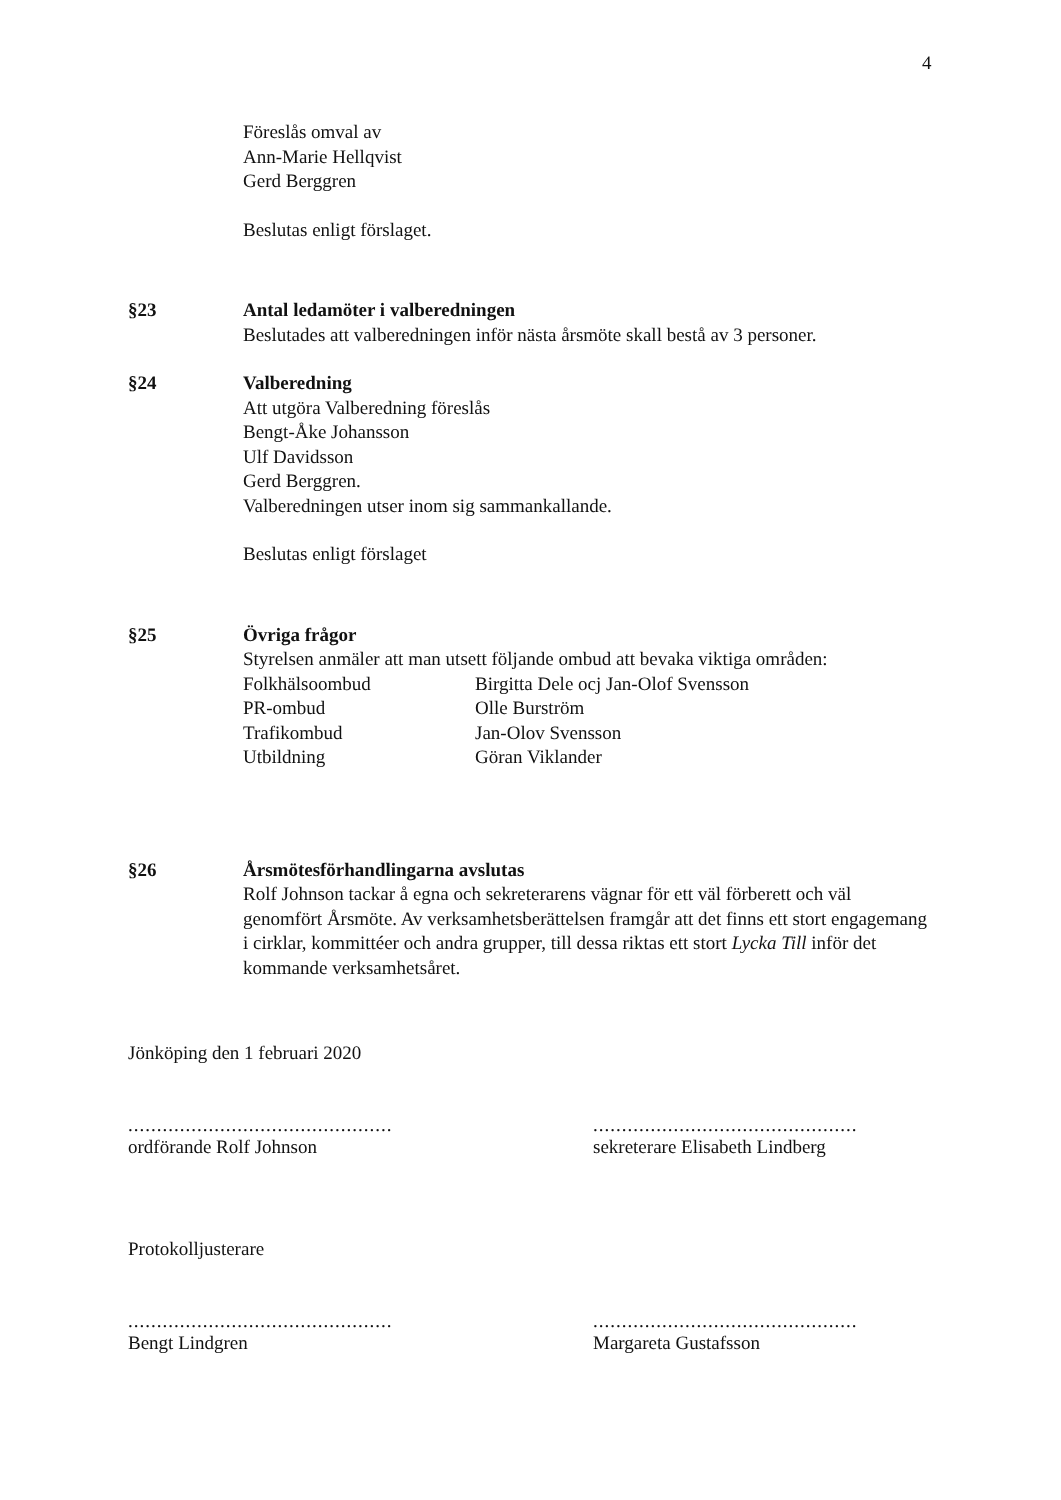4
Föreslås omval av
Ann-Marie Hellqvist
Gerd Berggren
Beslutas enligt förslaget.
§23 Antal ledamöter i valberedningen
Beslutades att valberedningen inför nästa årsmöte skall bestå av 3 personer.
§24 Valberedning
Att utgöra Valberedning föreslås
Bengt-Åke Johansson
Ulf Davidsson
Gerd Berggren.
Valberedningen utser inom sig sammankallande.
Beslutas enligt förslaget
§25 Övriga frågor
Styrelsen anmäler att man utsett följande ombud att bevaka viktiga områden:
| Folkhälsoombud | Birgitta Dele ocj Jan-Olof Svensson |
| PR-ombud | Olle Burström |
| Trafikombud | Jan-Olov Svensson |
| Utbildning | Göran Viklander |
§26 Årsmötesförhandlingarna avslutas
Rolf Johnson tackar å egna och sekreterarens vägnar för ett väl förberett och väl genomfört Årsmöte. Av verksamhetsberättelsen framgår att det finns ett stort engagemang i cirklar, kommittéer och andra grupper, till dessa riktas ett stort Lycka Till inför det kommande verksamhetsåret.
Jönköping den 1 februari 2020
..............................................
ordförande Rolf Johnson
..............................................
sekreterare Elisabeth Lindberg
Protokolljusterare
..............................................
Bengt Lindgren
..............................................
Margareta Gustafsson